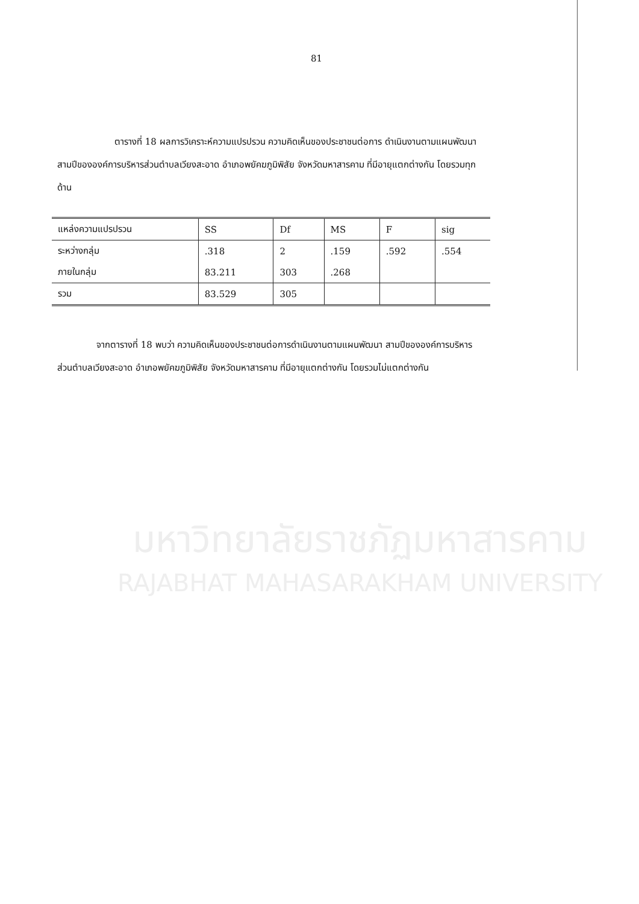81
ตารางที่ 18 ผลการวิเคราะห์ความแปรปรวน ความคิดเห็นของประชาชนต่อการ ดำเนินงานตามแผนพัฒนาสามปีขององค์การบริหารส่วนตำบลเวียงสะอาด อำเภอพยัคฆภูมิพิสัย จังหวัดมหาสารคาม ที่มีอายุแตกต่างกัน โดยรวมทุกด้าน
| แหล่งความแปรปรวน | SS | Df | MS | F | sig |
| --- | --- | --- | --- | --- | --- |
| ระหว่างกลุ่ม | .318 | 2 | .159 | .592 | .554 |
| ภายในกลุ่ม | 83.211 | 303 | .268 | | |
| รวม | 83.529 | 305 | | | |
จากตารางที่ 18 พบว่า ความคิดเห็นของประชาชนต่อการดำเนินงานตามแผนพัฒนา สามปีขององค์การบริหารส่วนตำบลเวียงสะอาด อำเภอพยัคฆภูมิพิสัย จังหวัดมหาสารคาม ที่มีอายุแตกต่างกัน โดยรวมไม่แตกต่างกัน
มหาวิทยาลัยราชภัฏมหาสารคาม
RAJABHAT MAHASARAKHAM UNIVERSITY